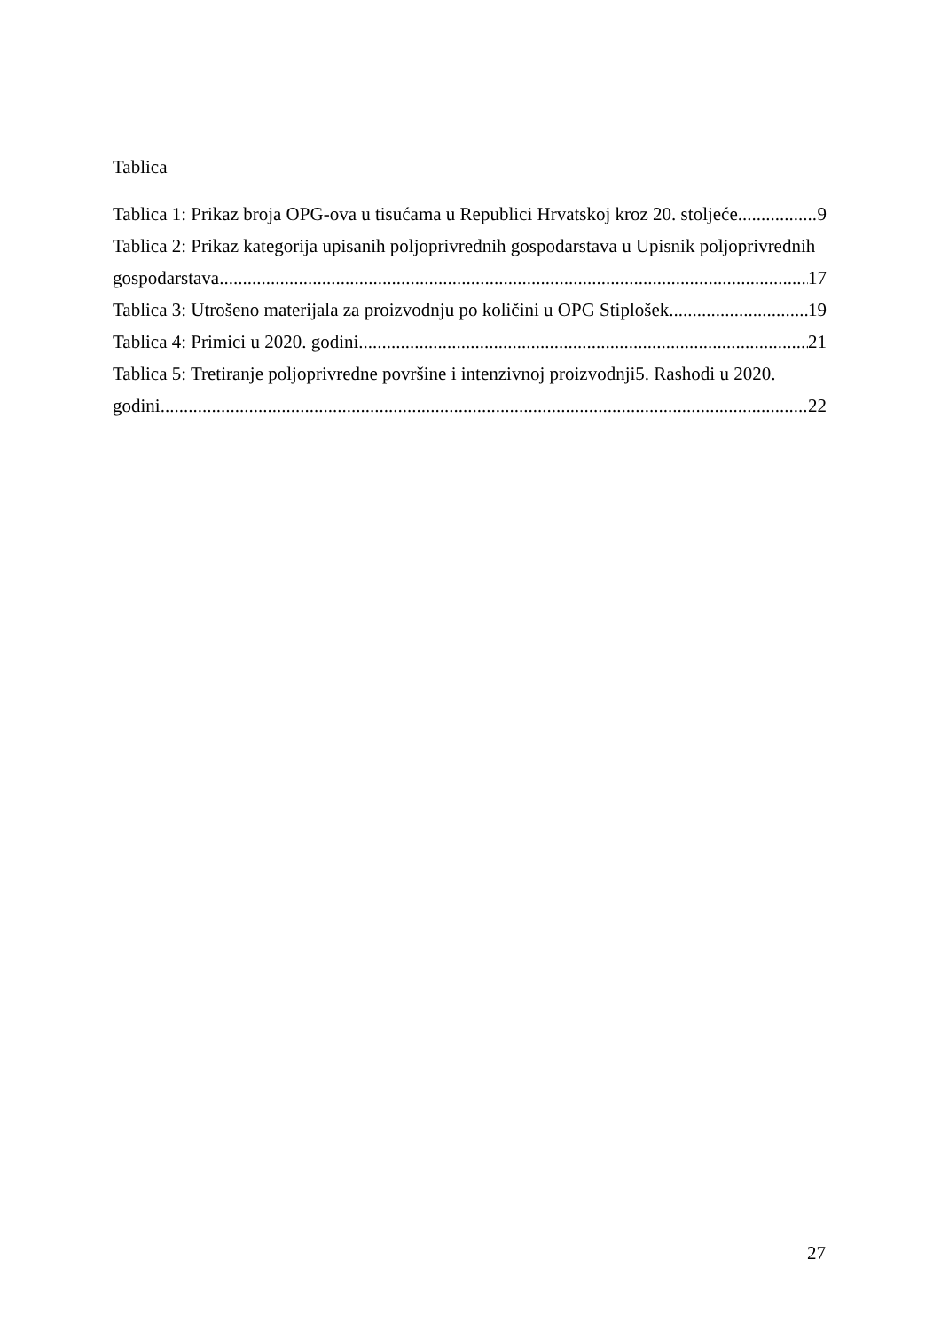Tablica
Tablica 1: Prikaz broja OPG-ova u tisućama u Republici Hrvatskoj kroz 20. stoljeće 9
Tablica 2: Prikaz kategorija upisanih poljoprivrednih gospodarstava u Upisnik poljoprivrednih
gospodarstava 17
Tablica 3: Utrošeno materijala za proizvodnju po količini u OPG Stiplošek 19
Tablica 4: Primici u 2020. godini 21
Tablica 5: Tretiranje poljoprivredne površine i intenzivnoj proizvodnji5. Rashodi u 2020.
godini 22
27